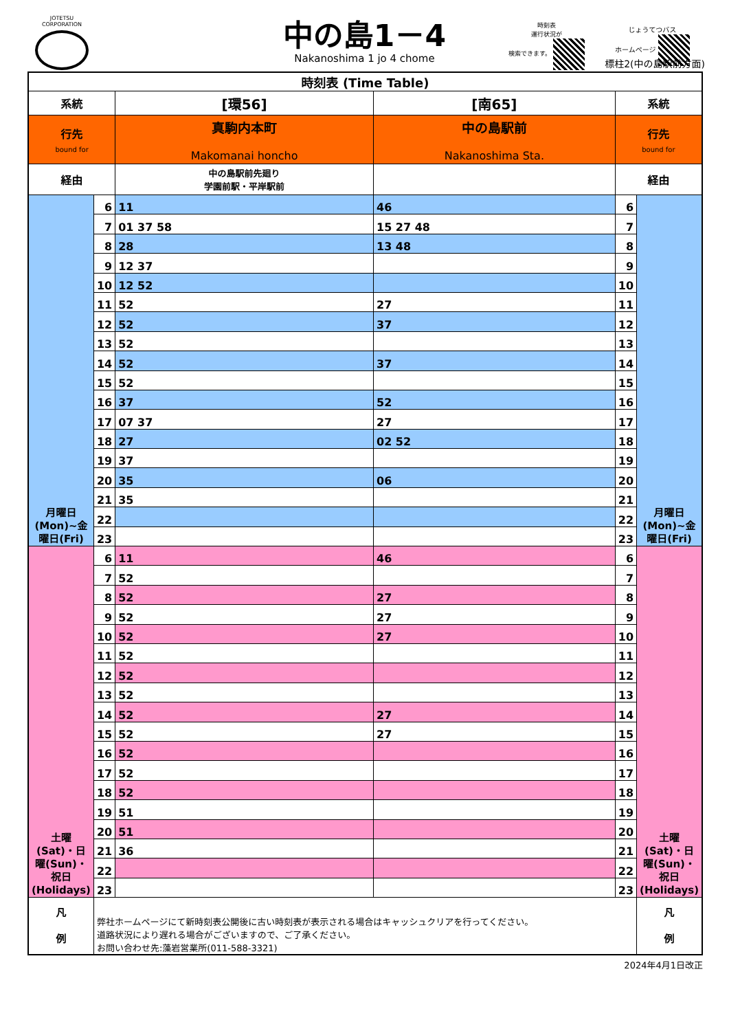JOTETSU CORPORATION
中の島1－4
Nakanoshima 1 jo 4 chome
時刻表
運行状況が
検索できます。
じょうてつバス
ホームページ
標柱2(中の島駅前方面)
| 時刻表 (Time Table) | | | | | |
| --- | --- | --- | --- | --- | --- |
| 系統 | | [環56] | [南65] | 系統 | |
| 行先 bound for | | 真駒内本町 Makomanai honcho | 中の島駅前 Nakanoshima Sta. | 行先 bound for | |
| 経由 | | 中の島駅前先廻り 学園前駅・平岸駅前 | | 経由 | |
| 月曜日(Mon)~金曜日(Fri) | 6 | 11 | 46 | 6 | 月曜日(Mon)~金曜日(Fri) |
| | 7 | 01 37 58 | 15 27 48 | 7 | |
| | 8 | 28 | 13 48 | 8 | |
| | 9 | 12 37 | | 9 | |
| | 10 | 12 52 | | 10 | |
| | 11 | 52 | 27 | 11 | |
| | 12 | 52 | 37 | 12 | |
| | 13 | 52 | | 13 | |
| | 14 | 52 | 37 | 14 | |
| | 15 | 52 | | 15 | |
| | 16 | 37 | 52 | 16 | |
| | 17 | 07 37 | 27 | 17 | |
| | 18 | 27 | 02 52 | 18 | |
| | 19 | 37 | | 19 | |
| | 20 | 35 | 06 | 20 | |
| | 21 | 35 | | 21 | |
| | 22 | | | 22 | |
| | 23 | | | 23 | |
| 土曜(Sat)・日曜(Sun)・祝日(Holidays) | 6 | 11 | 46 | 6 | 土曜(Sat)・日曜(Sun)・祝日(Holidays) |
| | 7 | 52 | | 7 | |
| | 8 | 52 | 27 | 8 | |
| | 9 | 52 | 27 | 9 | |
| | 10 | 52 | 27 | 10 | |
| | 11 | 52 | | 11 | |
| | 12 | 52 | | 12 | |
| | 13 | 52 | | 13 | |
| | 14 | 52 | 27 | 14 | |
| | 15 | 52 | 27 | 15 | |
| | 16 | 52 | | 16 | |
| | 17 | 52 | | 17 | |
| | 18 | 52 | | 18 | |
| | 19 | 51 | | 19 | |
| | 20 | 51 | | 20 | |
| | 21 | 36 | | 21 | |
| | 22 | | | 22 | |
| | 23 | | | 23 | |
| 凡 例 | 弊社ホームページにて新時刻表公開後に古い時刻表が表示される場合はキャッシュクリアを行ってください。 道路状況により遅れる場合がございますので、ご了承ください。 お問い合わせ先:藻岩営業所(011-588-3321) | | | | 凡 例 |
2024年4月1日改正